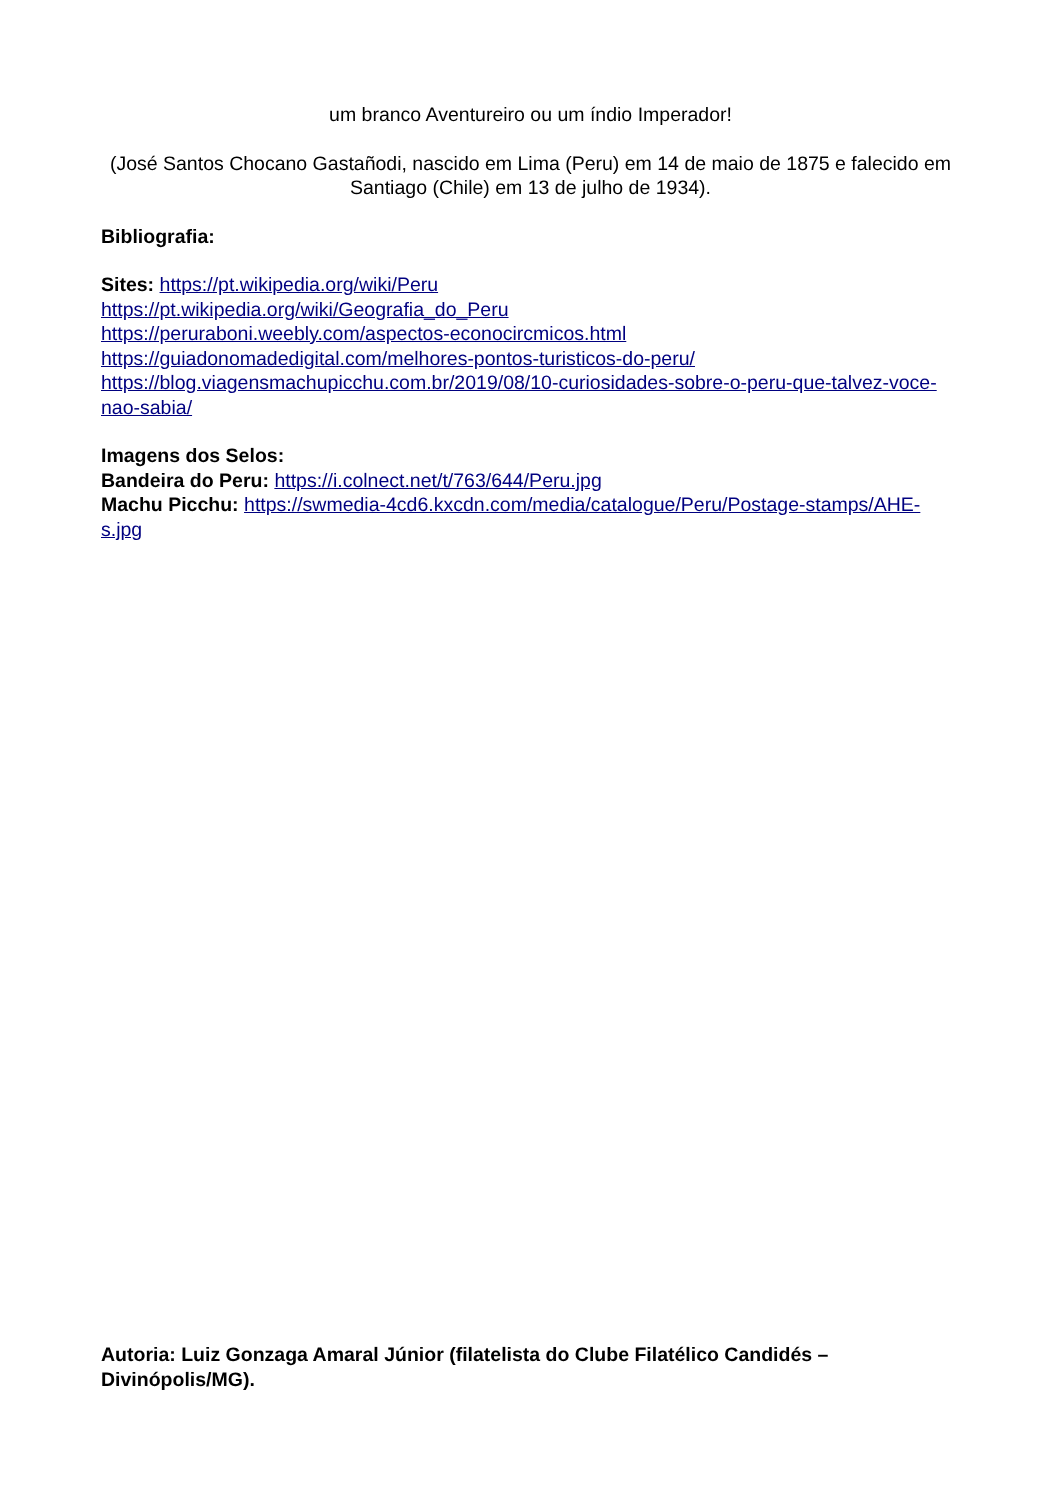um branco Aventureiro ou um índio Imperador!
(José Santos Chocano Gastañodi, nascido em Lima (Peru) em 14 de maio de 1875 e falecido em Santiago (Chile) em 13 de julho de 1934).
Bibliografia:
Sites: https://pt.wikipedia.org/wiki/Peru
https://pt.wikipedia.org/wiki/Geografia_do_Peru
https://peruraboni.weebly.com/aspectos-econocircmicos.html
https://guiadonomadedigital.com/melhores-pontos-turisticos-do-peru/
https://blog.viagensmachupicchu.com.br/2019/08/10-curiosidades-sobre-o-peru-que-talvez-voce-nao-sabia/
Imagens dos Selos:
Bandeira do Peru: https://i.colnect.net/t/763/644/Peru.jpg
Machu Picchu: https://swmedia-4cd6.kxcdn.com/media/catalogue/Peru/Postage-stamps/AHE-s.jpg
Autoria: Luiz Gonzaga Amaral Júnior (filatelista do Clube Filatélico Candidés – Divinópolis/MG).